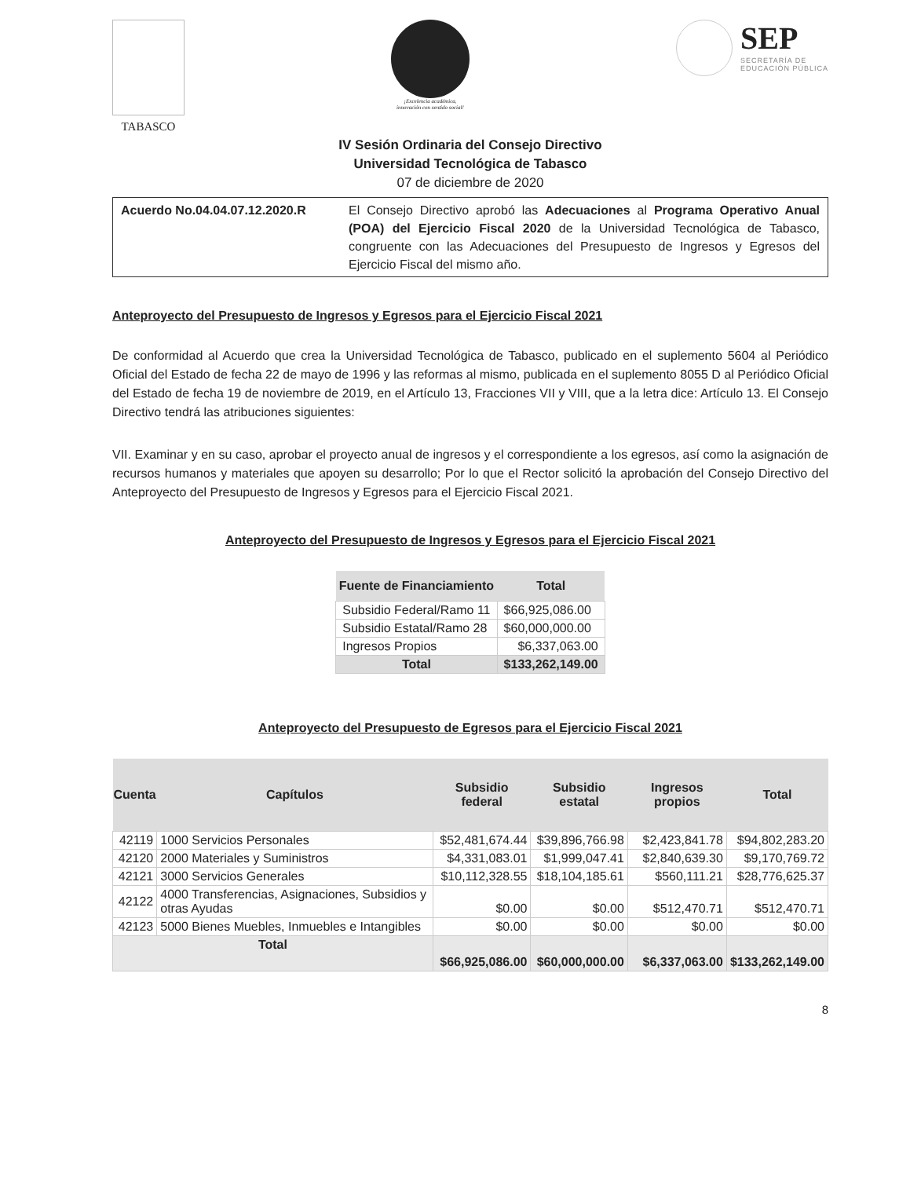TABASCO
¡Excelencia académica,
innovación con sentido social!
SEP
SECRETARÍA DE
EDUCACIÓN PÚBLICA
IV Sesión Ordinaria del Consejo Directivo
Universidad Tecnológica de Tabasco
07 de diciembre de 2020
Acuerdo No.04.04.07.12.2020.R El Consejo Directivo aprobó las Adecuaciones al Programa Operativo Anual (POA) del Ejercicio Fiscal 2020 de la Universidad Tecnológica de Tabasco, congruente con las Adecuaciones del Presupuesto de Ingresos y Egresos del Ejercicio Fiscal del mismo año.
Anteproyecto del Presupuesto de Ingresos y Egresos para el Ejercicio Fiscal 2021
De conformidad al Acuerdo que crea la Universidad Tecnológica de Tabasco, publicado en el suplemento 5604 al Periódico Oficial del Estado de fecha 22 de mayo de 1996 y las reformas al mismo, publicada en el suplemento 8055 D al Periódico Oficial del Estado de fecha 19 de noviembre de 2019, en el Artículo 13, Fracciones VII y VIII, que a la letra dice: Artículo 13. El Consejo Directivo tendrá las atribuciones siguientes:
VII. Examinar y en su caso, aprobar el proyecto anual de ingresos y el correspondiente a los egresos, así como la asignación de recursos humanos y materiales que apoyen su desarrollo; Por lo que el Rector solicitó la aprobación del Consejo Directivo del Anteproyecto del Presupuesto de Ingresos y Egresos para el Ejercicio Fiscal 2021.
Anteproyecto del Presupuesto de Ingresos y Egresos para el Ejercicio Fiscal 2021
| Fuente de Financiamiento | Total |
| --- | --- |
| Subsidio Federal/Ramo 11 | $66,925,086.00 |
| Subsidio Estatal/Ramo 28 | $60,000,000.00 |
| Ingresos Propios | $6,337,063.00 |
| Total | $133,262,149.00 |
Anteproyecto del Presupuesto de Egresos para el Ejercicio Fiscal 2021
| Cuenta | Capítulos | Subsidio federal | Subsidio estatal | Ingresos propios | Total |
| --- | --- | --- | --- | --- | --- |
| 42119 | 1000 Servicios Personales | $52,481,674.44 | $39,896,766.98 | $2,423,841.78 | $94,802,283.20 |
| 42120 | 2000 Materiales y Suministros | $4,331,083.01 | $1,999,047.41 | $2,840,639.30 | $9,170,769.72 |
| 42121 | 3000 Servicios Generales | $10,112,328.55 | $18,104,185.61 | $560,111.21 | $28,776,625.37 |
| 42122 | 4000 Transferencias, Asignaciones, Subsidios y otras Ayudas | $0.00 | $0.00 | $512,470.71 | $512,470.71 |
| 42123 | 5000 Bienes Muebles, Inmuebles e Intangibles | $0.00 | $0.00 | $0.00 | $0.00 |
| Total | | $66,925,086.00 | $60,000,000.00 | $6,337,063.00 | $133,262,149.00 |
8